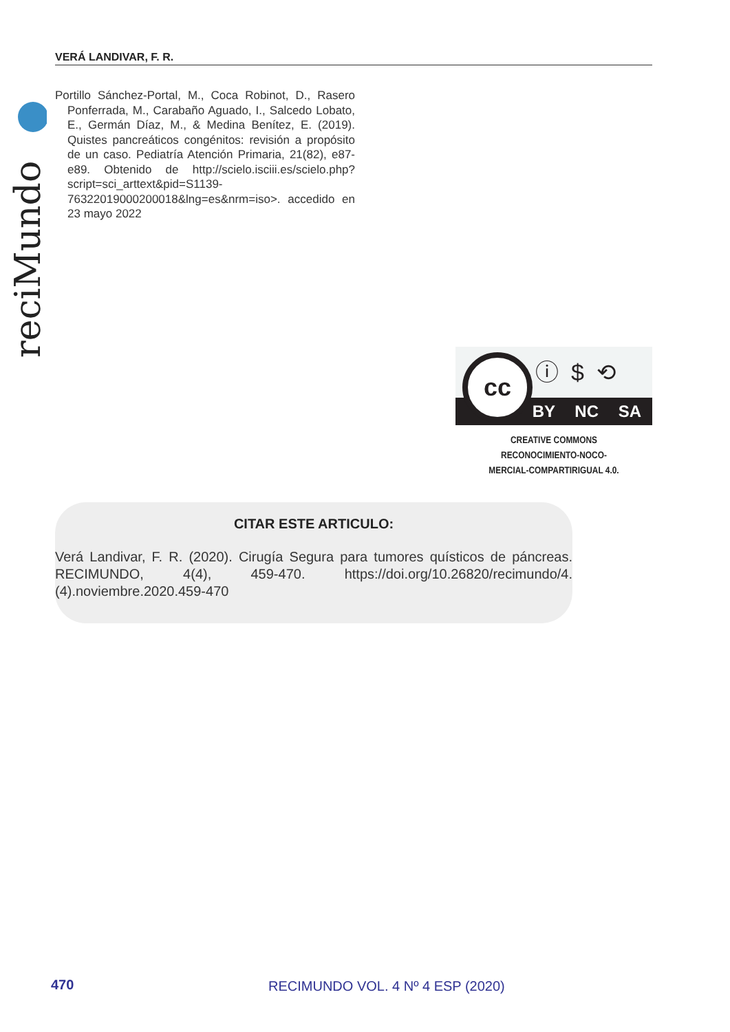VERÁ LANDIVAR, F. R.
reciMundo
Portillo Sánchez-Portal, M., Coca Robinot, D., Rasero Ponferrada, M., Carabaño Aguado, I., Salcedo Lobato, E., Germán Díaz, M., & Medina Benítez, E. (2019). Quistes pancreáticos congénitos: revisión a propósito de un caso. Pediatría Atención Primaria, 21(82), e87-e89. Obtenido de http://scielo.isciii.es/scielo.php?script=sci_arttext&pid=S1139-76322019000200018&lng=es&nrm=iso>. accedido en 23 mayo 2022
BY NC SA
cc ⓘ$⟲
CREATIVE COMMONS RECONOCIMIENTO-NOCO-
MERCIAL-COMPARTIRIGUAL 4.0.
CITAR ESTE ARTICULO:
Verá Landivar, F. R. (2020). Cirugía Segura para tumores quísticos de páncreas. RECIMUNDO, 4(4), 459-470. https://doi.org/10.26820/recimundo/4.(4).noviembre.2020.459-470
470
RECIMUNDO VOL. 4 Nº 4 ESP (2020)